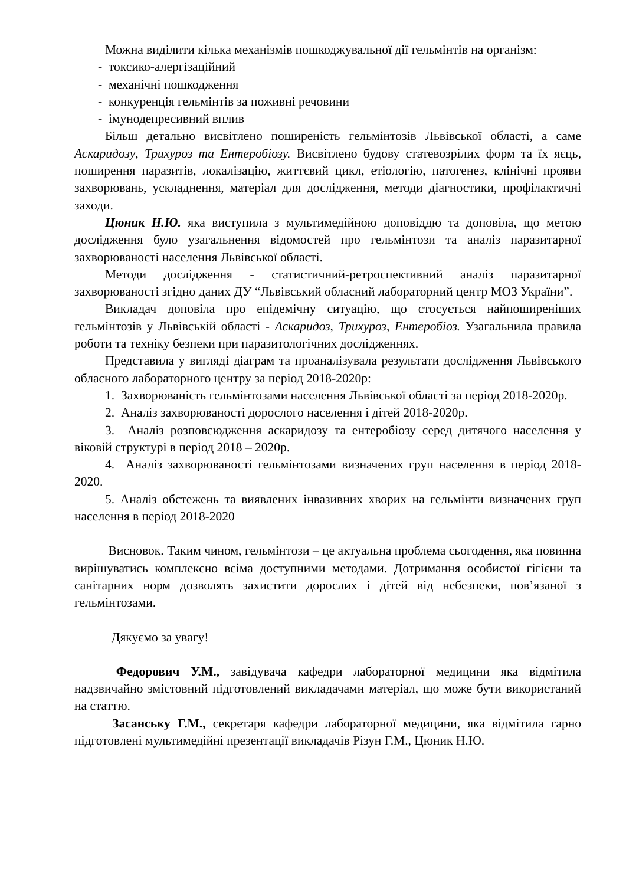Можна виділити кілька механізмів пошкоджувальної дії гельмінтів на організм:
- токсико-алергізаційний
- механічні пошкодження
- конкуренція гельмінтів за поживні речовини
- імунодепресивний вплив
Більш детально висвітлено поширеність гельмінтозів Львівської області, а саме Аскаридозу, Трихуроз та Ентеробіозу. Висвітлено будову статевозрілих форм та їх яєць, поширення паразитів, локалізацію, життєвий цикл, етіологію, патогенез, клінічні прояви захворювань, ускладнення, матеріал для дослідження, методи діагностики, профілактичні заходи.
Цюник Н.Ю. яка виступила з мультимедійною доповіддю та доповіла, що метою дослідження було узагальнення відомостей про гельмінтози та аналіз паразитарної захворюваності населення Львівської області.
Методи дослідження - статистичний-ретроспективний аналіз паразитарної захворюваності згідно даних ДУ “Львівський обласний лабораторний центр МОЗ України”.
Викладач доповіла про епідемічну ситуацію, що стосується найпоширеніших гельмінтозів у Львівській області - Аскаридоз, Трихуроз, Ентеробіоз. Узагальнила правила роботи та техніку безпеки при паразитологічних дослідженнях.
Представила у вигляді діаграм та проаналізувала результати дослідження Львівського обласного лабораторного центру за період 2018-2020р:
1. Захворюваність гельмінтозами населення Львівської області за період 2018-2020р.
2. Аналіз захворюваності дорослого населення і дітей 2018-2020р.
3. Аналіз розповсюдження аскаридозу та ентеробіозу серед дитячого населення у віковій структурі в період 2018 – 2020р.
4. Аналіз захворюваності гельмінтозами визначених груп населення в період 2018-2020.
5. Аналіз обстежень та виявлених інвазивних хворих на гельмінти визначених груп населення в період 2018-2020
Висновок. Таким чином, гельмінтози – це актуальна проблема сьогодення, яка повинна вирішуватись комплексно всіма доступними методами. Дотримання особистої гігієни та санітарних норм дозволять захистити дорослих і дітей від небезпеки, пов’язаної з гельмінтозами.
Дякуємо за увагу!
Федорович У.М., завідувача кафедри лабораторної медицини яка відмітила надзвичайно змістовний підготовлений викладачами матеріал, що може бути використаний на статтю.
Засанську Г.М., секретаря кафедри лабораторної медицини, яка відмітила гарно підготовлені мультимедійні презентації викладачів Різун Г.М., Цюник Н.Ю.